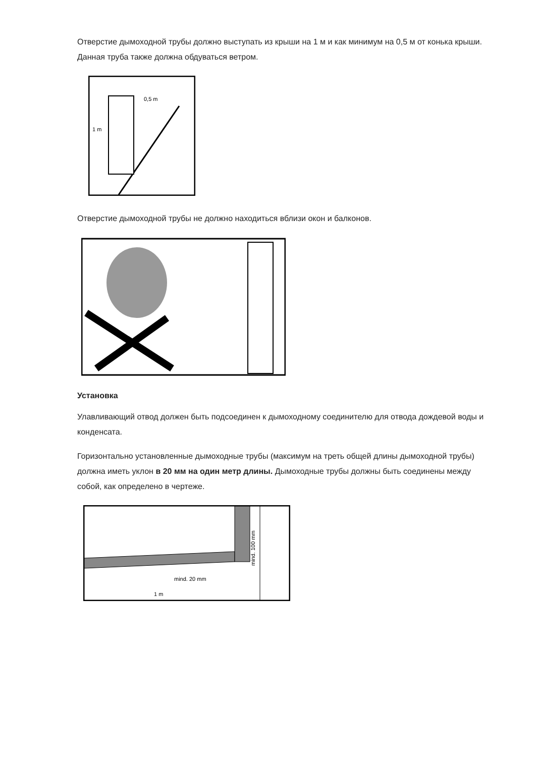Отверстие дымоходной трубы должно выступать из крыши на 1 м и как минимум на 0,5 м от конька крыши. Данная труба также должна обдуваться ветром.
1 m
0,5 m
Отверстие дымоходной трубы не должно находиться вблизи окон и балконов.
Установка
Улавливающий отвод должен быть подсоединен к дымоходному соединителю для отвода дождевой воды и конденсата.
Горизонтально установленные дымоходные трубы (максимум на треть общей длины дымоходной трубы) должна иметь уклон в 20 мм на один метр длины. Дымоходные трубы должны быть соединены между собой, как определено в чертеже.
mind. 20 mm
1 m
mind. 100 mm